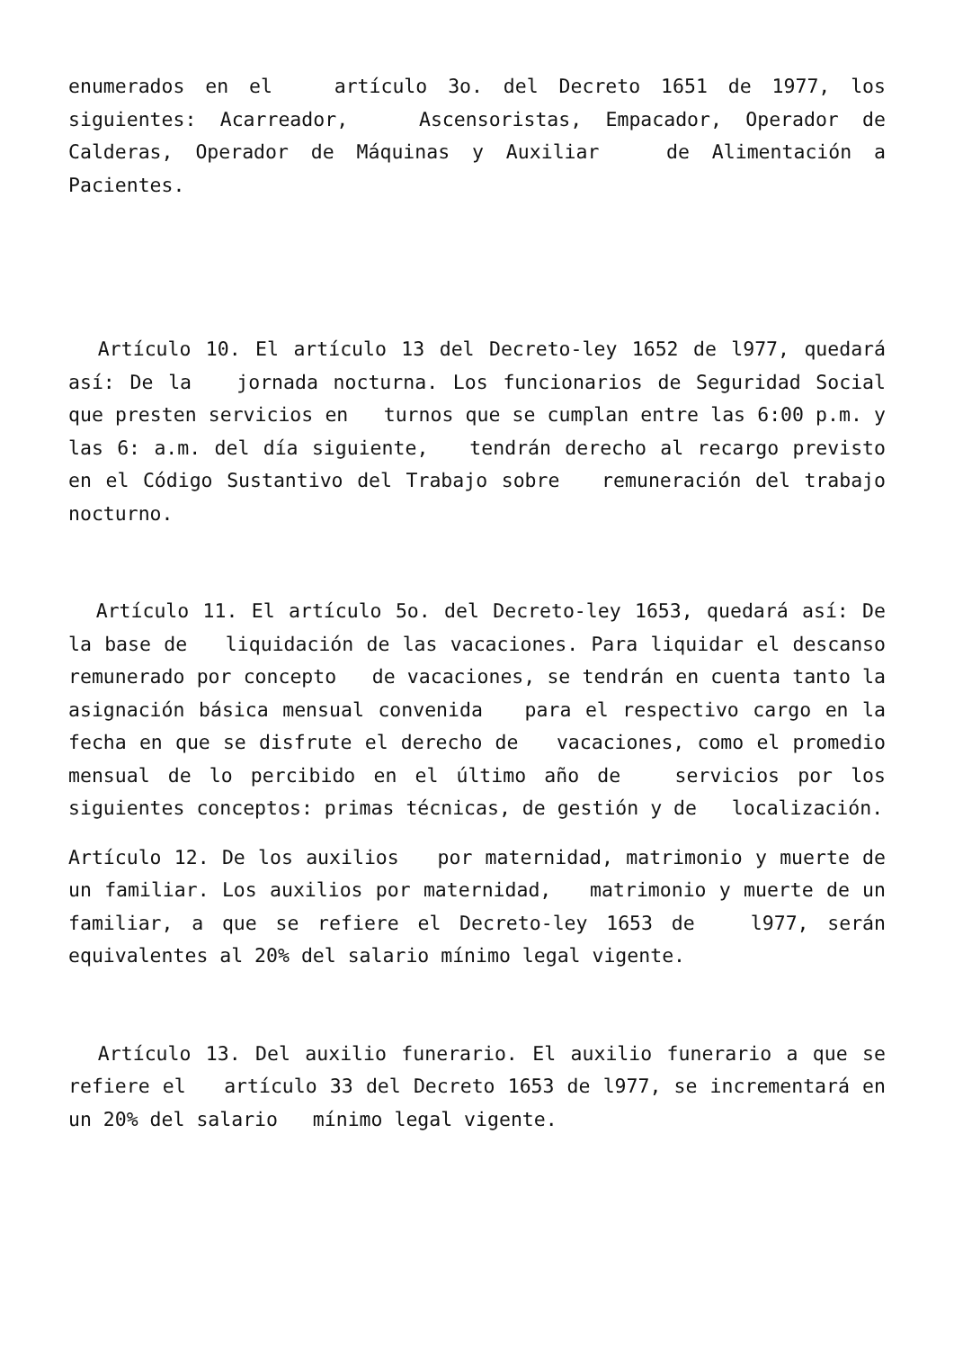enumerados en el artículo 3o. del Decreto 1651 de 1977, los siguientes: Acarreador, Ascensoristas, Empacador, Operador de Calderas, Operador de Máquinas y Auxiliar de Alimentación a Pacientes.
Artículo 10. El artículo 13 del Decreto-ley 1652 de l977, quedará así: De la jornada nocturna. Los funcionarios de Seguridad Social que presten servicios en turnos que se cumplan entre las 6:00 p.m. y las 6: a.m. del día siguiente, tendrán derecho al recargo previsto en el Código Sustantivo del Trabajo sobre remuneración del trabajo nocturno.
Artículo 11. El artículo 5o. del Decreto-ley 1653, quedará así: De la base de liquidación de las vacaciones. Para liquidar el descanso remunerado por concepto de vacaciones, se tendrán en cuenta tanto la asignación básica mensual convenida para el respectivo cargo en la fecha en que se disfrute el derecho de vacaciones, como el promedio mensual de lo percibido en el último año de servicios por los siguientes conceptos: primas técnicas, de gestión y de localización.
Artículo 12. De los auxilios por maternidad, matrimonio y muerte de un familiar. Los auxilios por maternidad, matrimonio y muerte de un familiar, a que se refiere el Decreto-ley 1653 de l977, serán equivalentes al 20% del salario mínimo legal vigente.
Artículo 13. Del auxilio funerario. El auxilio funerario a que se refiere el artículo 33 del Decreto 1653 de l977, se incrementará en un 20% del salario mínimo legal vigente.